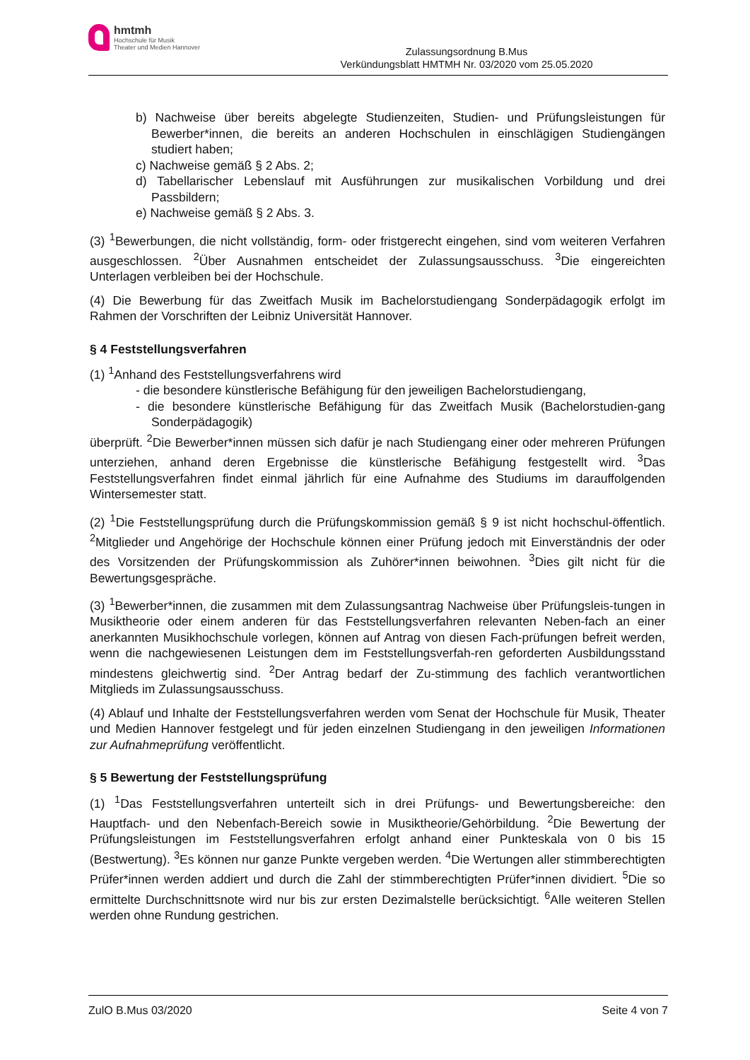hmtmh
Hochschule für Musik
Theater und Medien Hannover
Zulassungsordnung B.Mus
Verkündungsblatt HMTMH Nr. 03/2020 vom 25.05.2020
b) Nachweise über bereits abgelegte Studienzeiten, Studien- und Prüfungsleistungen für Bewerber*innen, die bereits an anderen Hochschulen in einschlägigen Studiengängen studiert haben;
c) Nachweise gemäß § 2 Abs. 2;
d) Tabellarischer Lebenslauf mit Ausführungen zur musikalischen Vorbildung und drei Passbildern;
e) Nachweise gemäß § 2 Abs. 3.
(3) <sup>1</sup>Bewerbungen, die nicht vollständig, form- oder fristgerecht eingehen, sind vom weiteren Verfahren ausgeschlossen. <sup>2</sup>Über Ausnahmen entscheidet der Zulassungsausschuss. <sup>3</sup>Die eingereichten Unterlagen verbleiben bei der Hochschule.
(4) Die Bewerbung für das Zweitfach Musik im Bachelorstudiengang Sonderpädagogik erfolgt im Rahmen der Vorschriften der Leibniz Universität Hannover.
§ 4 Feststellungsverfahren
(1) <sup>1</sup>Anhand des Feststellungsverfahrens wird
- die besondere künstlerische Befähigung für den jeweiligen Bachelorstudiengang,
- die besondere künstlerische Befähigung für das Zweitfach Musik (Bachelorstudien-gang Sonderpädagogik)
überprüft. <sup>2</sup>Die Bewerber*innen müssen sich dafür je nach Studiengang einer oder mehreren Prüfungen unterziehen, anhand deren Ergebnisse die künstlerische Befähigung festgestellt wird. <sup>3</sup>Das Feststellungsverfahren findet einmal jährlich für eine Aufnahme des Studiums im darauffolgenden Wintersemester statt.
(2) <sup>1</sup>Die Feststellungsprüfung durch die Prüfungskommission gemäß § 9 ist nicht hochschul-öffentlich. <sup>2</sup>Mitglieder und Angehörige der Hochschule können einer Prüfung jedoch mit Einverständnis der oder des Vorsitzenden der Prüfungskommission als Zuhörer*innen beiwohnen. <sup>3</sup>Dies gilt nicht für die Bewertungsgespräche.
(3) <sup>1</sup>Bewerber*innen, die zusammen mit dem Zulassungsantrag Nachweise über Prüfungsleis-tungen in Musiktheorie oder einem anderen für das Feststellungsverfahren relevanten Neben-fach an einer anerkannten Musikhochschule vorlegen, können auf Antrag von diesen Fach-prüfungen befreit werden, wenn die nachgewiesenen Leistungen dem im Feststellungsverfah-ren geforderten Ausbildungsstand mindestens gleichwertig sind. <sup>2</sup>Der Antrag bedarf der Zu-stimmung des fachlich verantwortlichen Mitglieds im Zulassungsausschuss.
(4) Ablauf und Inhalte der Feststellungsverfahren werden vom Senat der Hochschule für Musik, Theater und Medien Hannover festgelegt und für jeden einzelnen Studiengang in den jeweiligen Informationen zur Aufnahmeprüfung veröffentlicht.
§ 5 Bewertung der Feststellungsprüfung
(1) <sup>1</sup>Das Feststellungsverfahren unterteilt sich in drei Prüfungs- und Bewertungsbereiche: den Hauptfach- und den Nebenfach-Bereich sowie in Musiktheorie/Gehörbildung. <sup>2</sup>Die Bewertung der Prüfungsleistungen im Feststellungsverfahren erfolgt anhand einer Punkteskala von 0 bis 15 (Bestwertung). <sup>3</sup>Es können nur ganze Punkte vergeben werden. <sup>4</sup>Die Wertungen aller stimmberechtigten Prüfer*innen werden addiert und durch die Zahl der stimmberechtigten Prüfer*innen dividiert. <sup>5</sup>Die so ermittelte Durchschnittsnote wird nur bis zur ersten Dezimalstelle berücksichtigt. <sup>6</sup>Alle weiteren Stellen werden ohne Rundung gestrichen.
ZulO B.Mus 03/2020 Seite 4 von 7